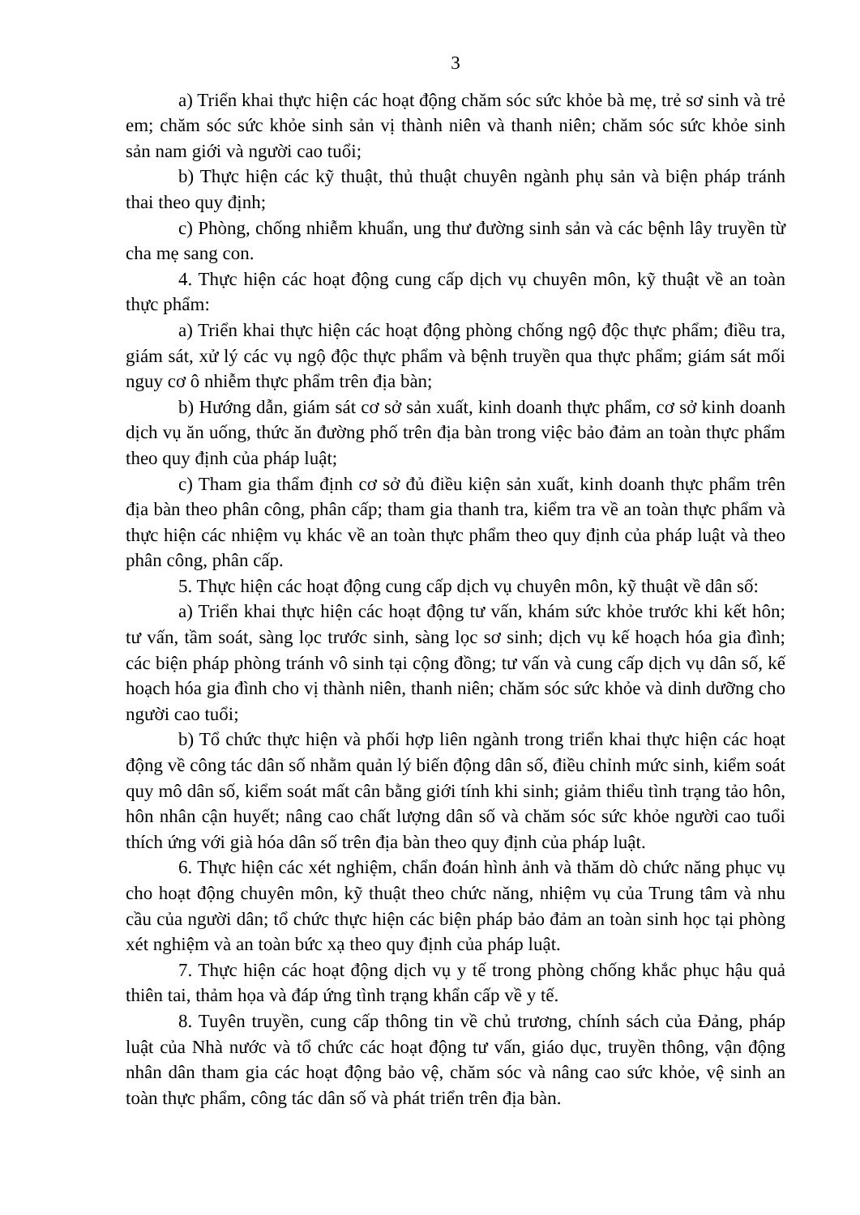3
a) Triển khai thực hiện các hoạt động chăm sóc sức khỏe bà mẹ, trẻ sơ sinh và trẻ em; chăm sóc sức khỏe sinh sản vị thành niên và thanh niên; chăm sóc sức khỏe sinh sản nam giới và người cao tuổi;
b) Thực hiện các kỹ thuật, thủ thuật chuyên ngành phụ sản và biện pháp tránh thai theo quy định;
c) Phòng, chống nhiễm khuẩn, ung thư đường sinh sản và các bệnh lây truyền từ cha mẹ sang con.
4. Thực hiện các hoạt động cung cấp dịch vụ chuyên môn, kỹ thuật về an toàn thực phẩm:
a) Triển khai thực hiện các hoạt động phòng chống ngộ độc thực phẩm; điều tra, giám sát, xử lý các vụ ngộ độc thực phẩm và bệnh truyền qua thực phẩm; giám sát mối nguy cơ ô nhiễm thực phẩm trên địa bàn;
b) Hướng dẫn, giám sát cơ sở sản xuất, kinh doanh thực phẩm, cơ sở kinh doanh dịch vụ ăn uống, thức ăn đường phố trên địa bàn trong việc bảo đảm an toàn thực phẩm theo quy định của pháp luật;
c) Tham gia thẩm định cơ sở đủ điều kiện sản xuất, kinh doanh thực phẩm trên địa bàn theo phân công, phân cấp; tham gia thanh tra, kiểm tra về an toàn thực phẩm và thực hiện các nhiệm vụ khác về an toàn thực phẩm theo quy định của pháp luật và theo phân công, phân cấp.
5. Thực hiện các hoạt động cung cấp dịch vụ chuyên môn, kỹ thuật về dân số:
a) Triển khai thực hiện các hoạt động tư vấn, khám sức khỏe trước khi kết hôn; tư vấn, tầm soát, sàng lọc trước sinh, sàng lọc sơ sinh; dịch vụ kế hoạch hóa gia đình; các biện pháp phòng tránh vô sinh tại cộng đồng; tư vấn và cung cấp dịch vụ dân số, kế hoạch hóa gia đình cho vị thành niên, thanh niên; chăm sóc sức khỏe và dinh dưỡng cho người cao tuổi;
b) Tổ chức thực hiện và phối hợp liên ngành trong triển khai thực hiện các hoạt động về công tác dân số nhằm quản lý biến động dân số, điều chỉnh mức sinh, kiểm soát quy mô dân số, kiểm soát mất cân bằng giới tính khi sinh; giảm thiểu tình trạng tảo hôn, hôn nhân cận huyết; nâng cao chất lượng dân số và chăm sóc sức khỏe người cao tuổi thích ứng với già hóa dân số trên địa bàn theo quy định của pháp luật.
6. Thực hiện các xét nghiệm, chẩn đoán hình ảnh và thăm dò chức năng phục vụ cho hoạt động chuyên môn, kỹ thuật theo chức năng, nhiệm vụ của Trung tâm và nhu cầu của người dân; tổ chức thực hiện các biện pháp bảo đảm an toàn sinh học tại phòng xét nghiệm và an toàn bức xạ theo quy định của pháp luật.
7. Thực hiện các hoạt động dịch vụ y tế trong phòng chống khắc phục hậu quả thiên tai, thảm họa và đáp ứng tình trạng khẩn cấp về y tế.
8. Tuyên truyền, cung cấp thông tin về chủ trương, chính sách của Đảng, pháp luật của Nhà nước và tổ chức các hoạt động tư vấn, giáo dục, truyền thông, vận động nhân dân tham gia các hoạt động bảo vệ, chăm sóc và nâng cao sức khỏe, vệ sinh an toàn thực phẩm, công tác dân số và phát triển trên địa bàn.